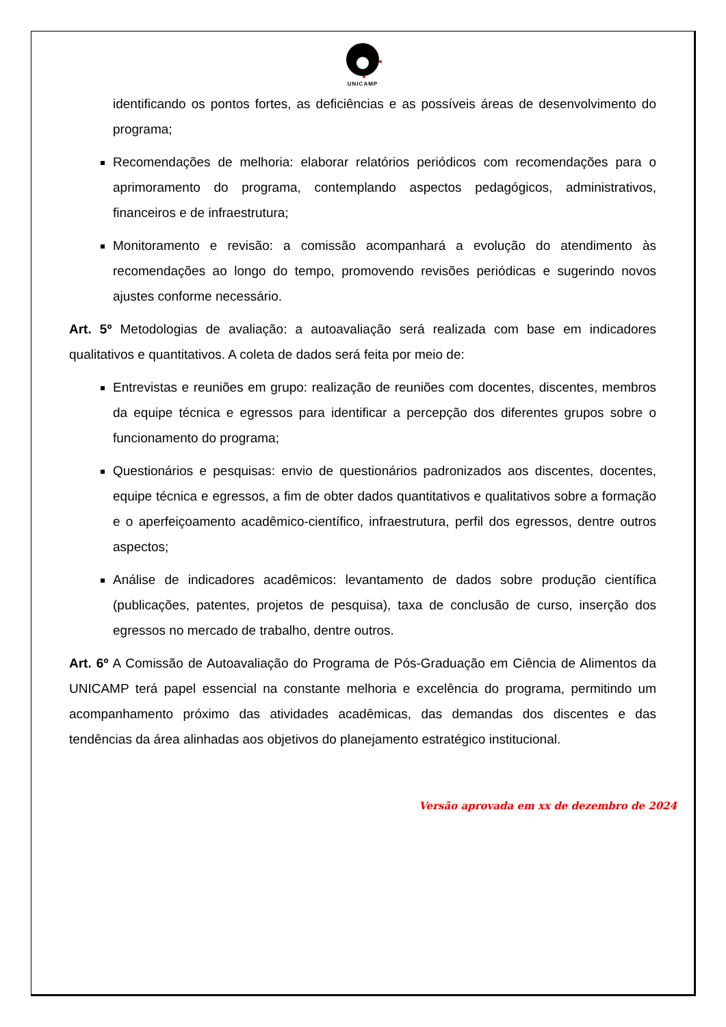UNICAMP
identificando os pontos fortes, as deficiências e as possíveis áreas de desenvolvimento do programa;
Recomendações de melhoria: elaborar relatórios periódicos com recomendações para o aprimoramento do programa, contemplando aspectos pedagógicos, administrativos, financeiros e de infraestrutura;
Monitoramento e revisão: a comissão acompanhará a evolução do atendimento às recomendações ao longo do tempo, promovendo revisões periódicas e sugerindo novos ajustes conforme necessário.
Art. 5º Metodologias de avaliação: a autoavaliação será realizada com base em indicadores qualitativos e quantitativos. A coleta de dados será feita por meio de:
Entrevistas e reuniões em grupo: realização de reuniões com docentes, discentes, membros da equipe técnica e egressos para identificar a percepção dos diferentes grupos sobre o funcionamento do programa;
Questionários e pesquisas: envio de questionários padronizados aos discentes, docentes, equipe técnica e egressos, a fim de obter dados quantitativos e qualitativos sobre a formação e o aperfeiçoamento acadêmico-científico, infraestrutura, perfil dos egressos, dentre outros aspectos;
Análise de indicadores acadêmicos: levantamento de dados sobre produção científica (publicações, patentes, projetos de pesquisa), taxa de conclusão de curso, inserção dos egressos no mercado de trabalho, dentre outros.
Art. 6º A Comissão de Autoavaliação do Programa de Pós-Graduação em Ciência de Alimentos da UNICAMP terá papel essencial na constante melhoria e excelência do programa, permitindo um acompanhamento próximo das atividades acadêmicas, das demandas dos discentes e das tendências da área alinhadas aos objetivos do planejamento estratégico institucional.
Versão aprovada em xx de dezembro de 2024